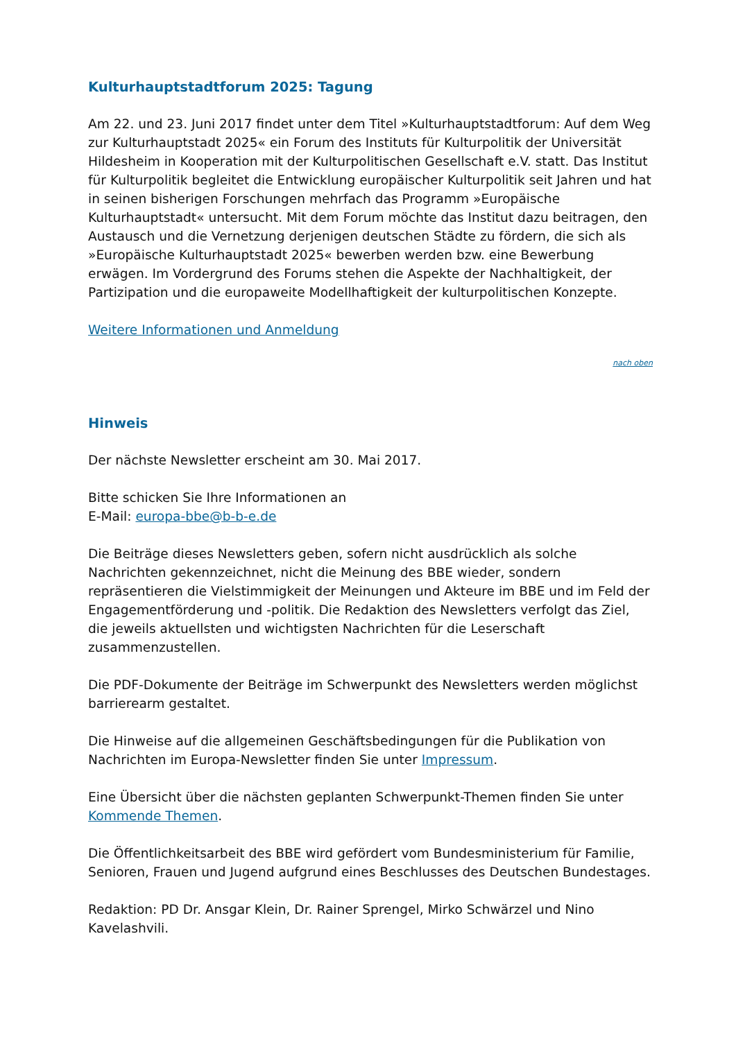Kulturhauptstadtforum 2025: Tagung
Am 22. und 23. Juni 2017 findet unter dem Titel »Kulturhauptstadtforum: Auf dem Weg zur Kulturhauptstadt 2025« ein Forum des Instituts für Kulturpolitik der Universität Hildesheim in Kooperation mit der Kulturpolitischen Gesellschaft e.V. statt. Das Institut für Kulturpolitik begleitet die Entwicklung europäischer Kulturpolitik seit Jahren und hat in seinen bisherigen Forschungen mehrfach das Programm »Europäische Kulturhauptstadt« untersucht. Mit dem Forum möchte das Institut dazu beitragen, den Austausch und die Vernetzung derjenigen deutschen Städte zu fördern, die sich als »Europäische Kulturhauptstadt 2025« bewerben werden bzw. eine Bewerbung erwägen. Im Vordergrund des Forums stehen die Aspekte der Nachhaltigkeit, der Partizipation und die europaweite Modellhaftigkeit der kulturpolitischen Konzepte.
Weitere Informationen und Anmeldung
nach oben
Hinweis
Der nächste Newsletter erscheint am 30. Mai 2017.
Bitte schicken Sie Ihre Informationen an
E-Mail: europa-bbe@b-b-e.de
Die Beiträge dieses Newsletters geben, sofern nicht ausdrücklich als solche Nachrichten gekennzeichnet, nicht die Meinung des BBE wieder, sondern repräsentieren die Vielstimmigkeit der Meinungen und Akteure im BBE und im Feld der Engagementförderung und -politik. Die Redaktion des Newsletters verfolgt das Ziel, die jeweils aktuellsten und wichtigsten Nachrichten für die Leserschaft zusammenzustellen.
Die PDF-Dokumente der Beiträge im Schwerpunkt des Newsletters werden möglichst barrierearm gestaltet.
Die Hinweise auf die allgemeinen Geschäftsbedingungen für die Publikation von Nachrichten im Europa-Newsletter finden Sie unter Impressum.
Eine Übersicht über die nächsten geplanten Schwerpunkt-Themen finden Sie unter Kommende Themen.
Die Öffentlichkeitsarbeit des BBE wird gefördert vom Bundesministerium für Familie, Senioren, Frauen und Jugend aufgrund eines Beschlusses des Deutschen Bundestages.
Redaktion: PD Dr. Ansgar Klein, Dr. Rainer Sprengel, Mirko Schwärzel und Nino Kavelashvili.